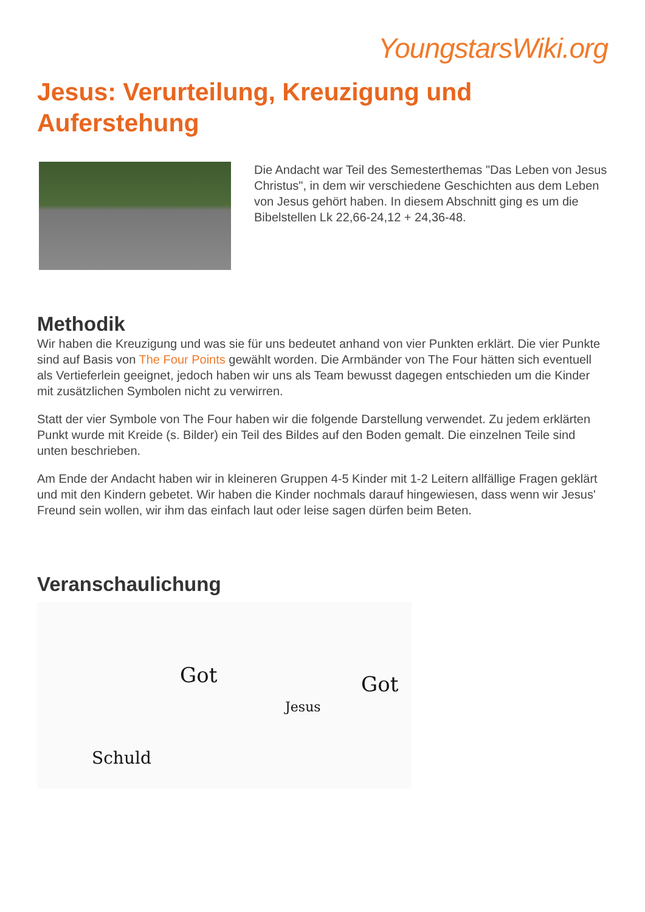YoungstarsWiki.org
Jesus: Verurteilung, Kreuzigung und Auferstehung
Die Andacht war Teil des Semesterthemas "Das Leben von Jesus Christus", in dem wir verschiedene Geschichten aus dem Leben von Jesus gehört haben. In diesem Abschnitt ging es um die Bibelstellen Lk 22,66-24,12 + 24,36-48.
Methodik
Wir haben die Kreuzigung und was sie für uns bedeutet anhand von vier Punkten erklärt. Die vier Punkte sind auf Basis von The Four Points gewählt worden. Die Armbänder von The Four hätten sich eventuell als Vertieferlein geeignet, jedoch haben wir uns als Team bewusst dagegen entschieden um die Kinder mit zusätzlichen Symbolen nicht zu verwirren.
Statt der vier Symbole von The Four haben wir die folgende Darstellung verwendet. Zu jedem erklärten Punkt wurde mit Kreide (s. Bilder) ein Teil des Bildes auf den Boden gemalt. Die einzelnen Teile sind unten beschrieben.
Am Ende der Andacht haben wir in kleineren Gruppen 4-5 Kinder mit 1-2 Leitern allfällige Fragen geklärt und mit den Kindern gebetet. Wir haben die Kinder nochmals darauf hingewiesen, dass wenn wir Jesus' Freund sein wollen, wir ihm das einfach laut oder leise sagen dürfen beim Beten.
Veranschaulichung
Got
Schuld
Jesus
Got